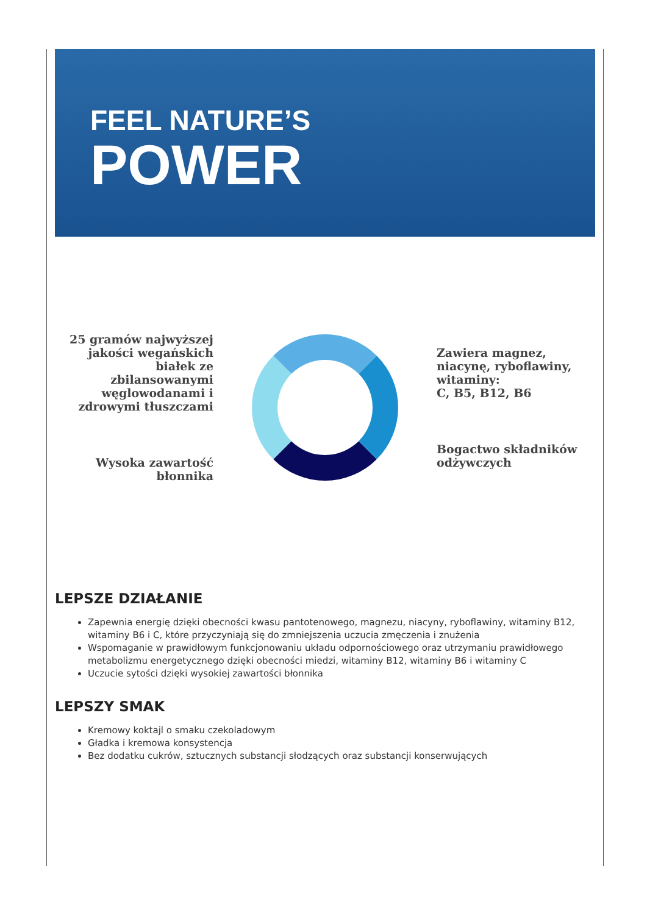FEEL NATURE’S
POWER
25 gramów najwyższej jakości wegańskich białek ze zbilansowanymi węglowodanami i zdrowymi tłuszczami
Wysoka zawartość błonnika
Zawiera magnez, niacynę, ryboflawiny, witaminy:
C, B5, B12, B6
Bogactwo składników odżywczych
LEPSZE DZIAŁANIE
Zapewnia energię dzięki obecności kwasu pantotenowego, magnezu, niacyny, ryboflawiny, witaminy B12, witaminy B6 i C, które przyczyniają się do zmniejszenia uczucia zmęczenia i znużenia
Wspomaganie w prawidłowym funkcjonowaniu układu odpornościowego oraz utrzymaniu prawidłowego metabolizmu energetycznego dzięki obecności miedzi, witaminy B12, witaminy B6 i witaminy C
Uczucie sytości dzięki wysokiej zawartości błonnika
LEPSZY SMAK
Kremowy koktajl o smaku czekoladowym
Gładka i kremowa konsystencja
Bez dodatku cukrów, sztucznych substancji słodzących oraz substancji konserwujących